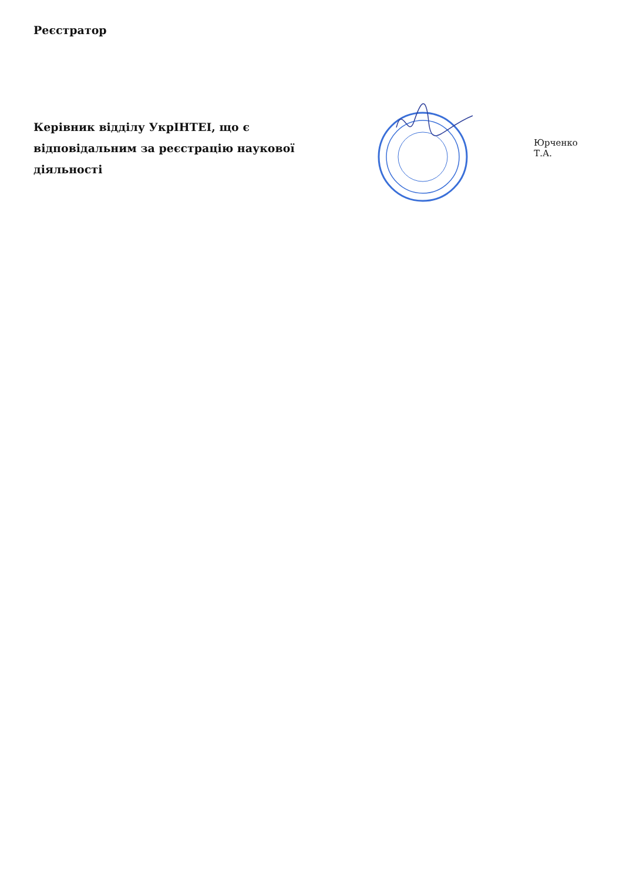Реєстратор
Керівник відділу УкрІНТЕІ, що є відповідальним за реєстрацію наукової діяльності
Юрченко Т.А.